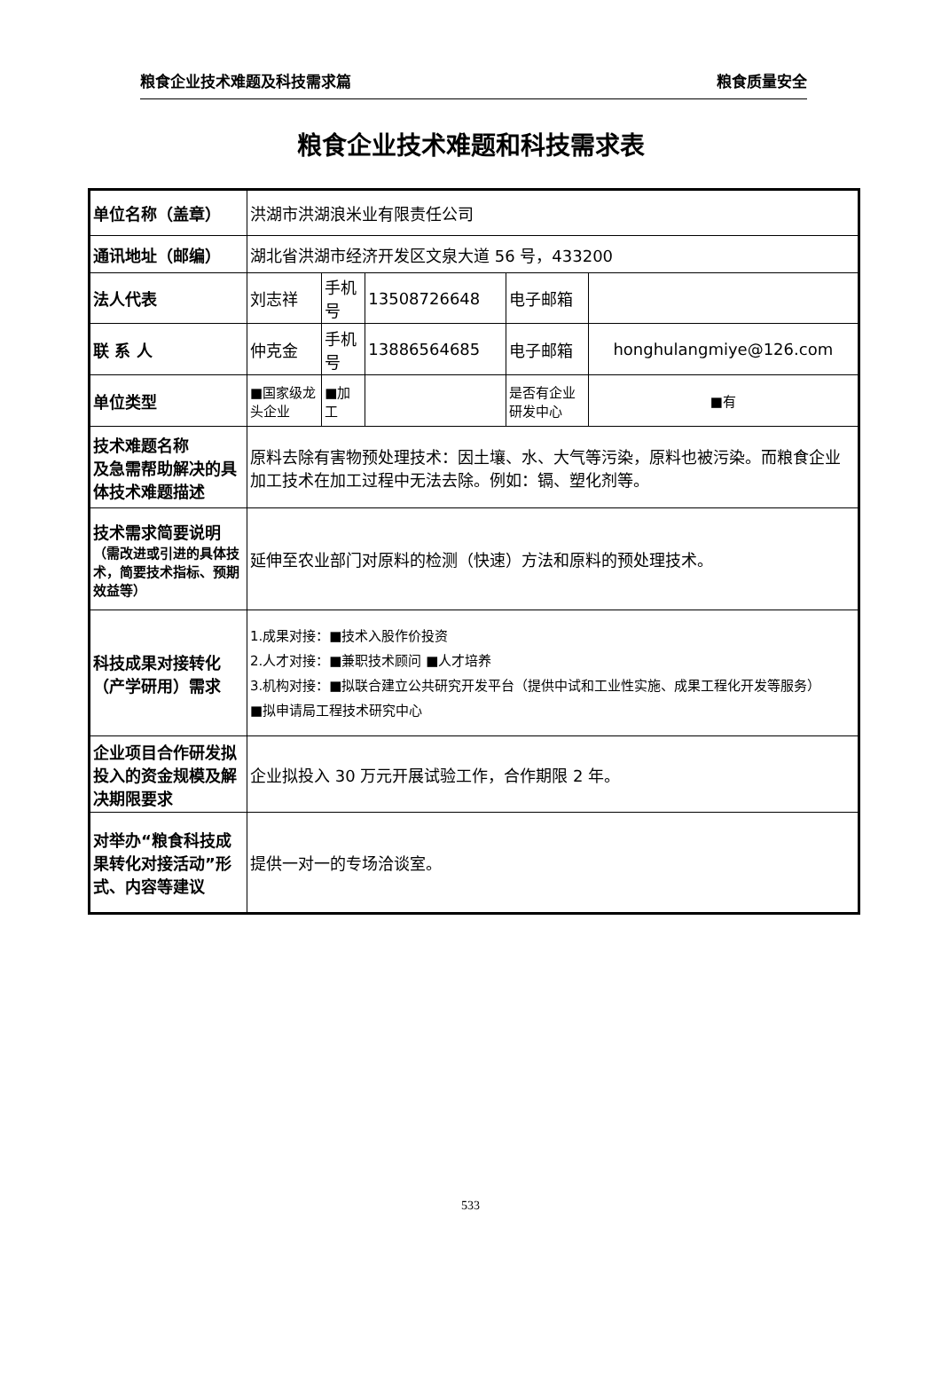粮食企业技术难题及科技需求篇 粮食质量安全
粮食企业技术难题和科技需求表
| 单位名称（盖章） | 洪湖市洪湖浪米业有限责任公司 | | | | |
| 通讯地址（邮编） | 湖北省洪湖市经济开发区文泉大道 56 号，433200 | | | | |
| 法人代表 | 刘志祥 | 手机号 | 13508726648 | 电子邮箱 | |
| 联 系 人 | 仲克金 | 手机号 | 13886564685 | 电子邮箱 | honghulangmiye@126.com |
| 单位类型 | ■国家级龙头企业 | ■加工 | | 是否有企业研发中心 | ■有 |
| 技术难题名称 及急需帮助解决的具体技术难题描述 | 原料去除有害物预处理技术：因土壤、水、大气等污染，原料也被污染。而粮食企业加工技术在加工过程中无法去除。例如：镉、塑化剂等。 | | | | |
| 技术需求简要说明 （需改进或引进的具体技术，简要技术指标、预期效益等） | 延伸至农业部门对原料的检测（快速）方法和原料的预处理技术。 | | | | |
| 科技成果对接转化（产学研用）需求 | 1.成果对接：■技术入股作价投资 2.人才对接：■兼职技术顾问 ■人才培养 3.机构对接：■拟联合建立公共研究开发平台（提供中试和工业性实施、成果工程化开发等服务） ■拟申请局工程技术研究中心 | | | | |
| 企业项目合作研发拟投入的资金规模及解决期限要求 | 企业拟投入 30 万元开展试验工作，合作期限 2 年。 | | | | |
| 对举办“粮食科技成果转化对接活动”形式、内容等建议 | 提供一对一的专场洽谈室。 | | | | |
533